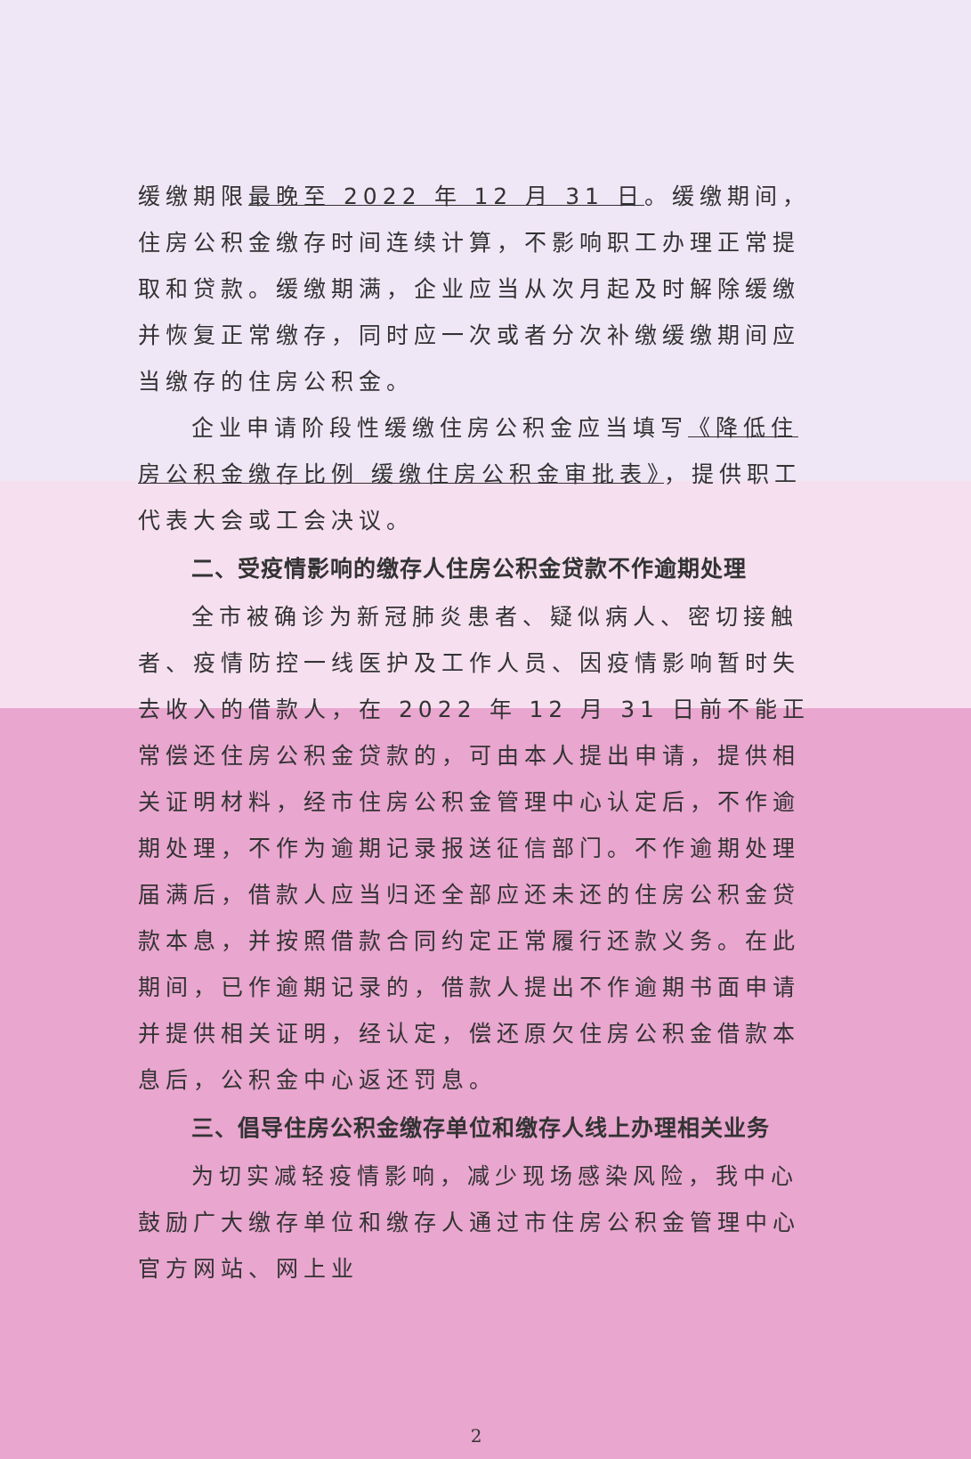缓缴期限最晚至 2022 年 12 月 31 日。缓缴期间，住房公积金缴存时间连续计算，不影响职工办理正常提取和贷款。缓缴期满，企业应当从次月起及时解除缓缴并恢复正常缴存，同时应一次或者分次补缴缓缴期间应当缴存的住房公积金。
企业申请阶段性缓缴住房公积金应当填写《降低住房公积金缴存比例 缓缴住房公积金审批表》，提供职工代表大会或工会决议。
二、受疫情影响的缴存人住房公积金贷款不作逾期处理
全市被确诊为新冠肺炎患者、疑似病人、密切接触者、疫情防控一线医护及工作人员、因疫情影响暂时失去收入的借款人，在 2022 年 12 月 31 日前不能正常偿还住房公积金贷款的，可由本人提出申请，提供相关证明材料，经市住房公积金管理中心认定后，不作逾期处理，不作为逾期记录报送征信部门。不作逾期处理届满后，借款人应当归还全部应还未还的住房公积金贷款本息，并按照借款合同约定正常履行还款义务。在此期间，已作逾期记录的，借款人提出不作逾期书面申请并提供相关证明，经认定，偿还原欠住房公积金借款本息后，公积金中心返还罚息。
三、倡导住房公积金缴存单位和缴存人线上办理相关业务
为切实减轻疫情影响，减少现场感染风险，我中心鼓励广大缴存单位和缴存人通过市住房公积金管理中心官方网站、网上业
2